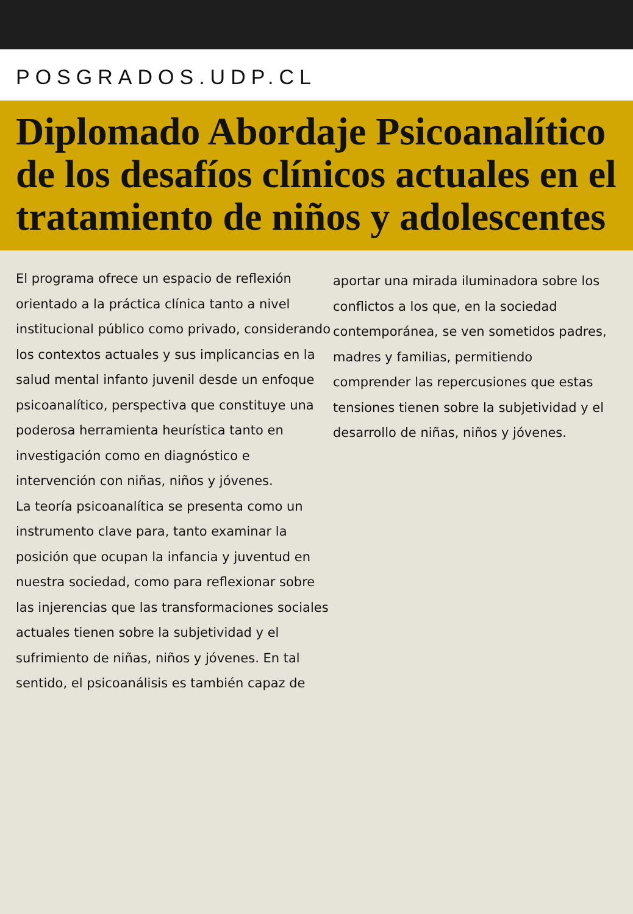POSGRADOS.UDP.CL
Diplomado Abordaje Psicoanalítico de los desafíos clínicos actuales en el tratamiento de niños y adolescentes
El programa ofrece un espacio de reflexión orientado a la práctica clínica tanto a nivel institucional público como privado, considerando los contextos actuales y sus implicancias en la salud mental infanto juvenil desde un enfoque psicoanalítico, perspectiva que constituye una poderosa herramienta heurística tanto en investigación como en diagnóstico e intervención con niñas, niños y jóvenes.
La teoría psicoanalítica se presenta como un instrumento clave para, tanto examinar la posición que ocupan la infancia y juventud en nuestra sociedad, como para reflexionar sobre las injerencias que las transformaciones sociales actuales tienen sobre la subjetividad y el sufrimiento de niñas, niños y jóvenes. En tal sentido, el psicoanálisis es también capaz de
aportar una mirada iluminadora sobre los conflictos a los que, en la sociedad contemporánea, se ven sometidos padres, madres y familias, permitiendo comprender las repercusiones que estas tensiones tienen sobre la subjetividad y el desarrollo de niñas, niños y jóvenes.